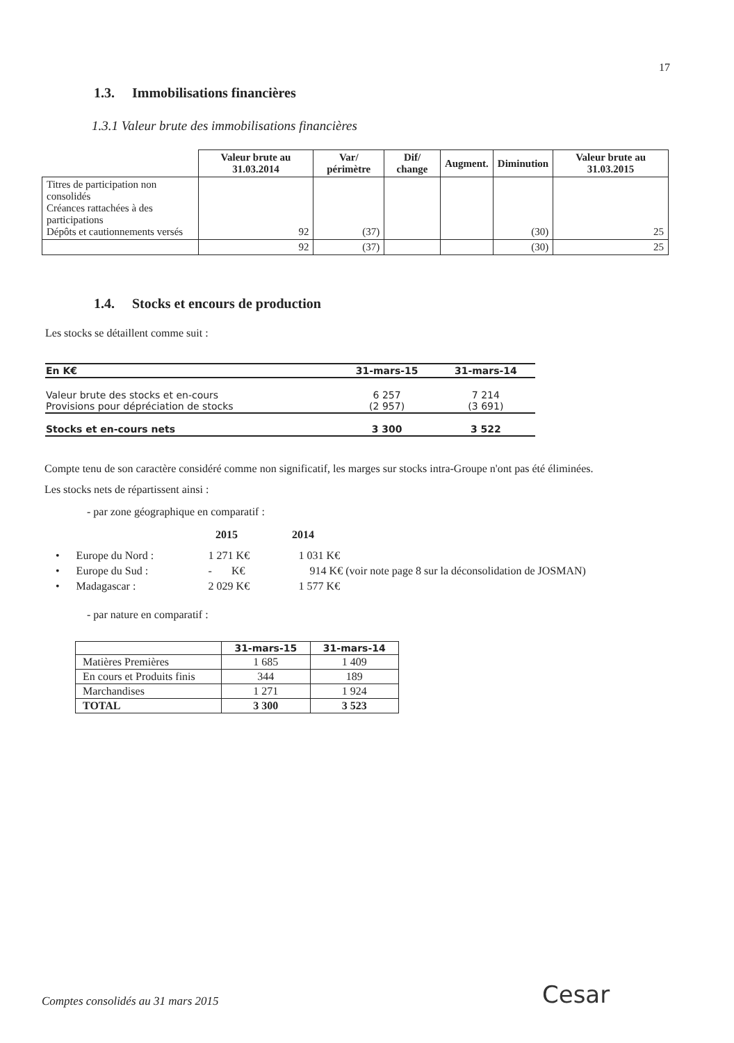17
1.3. Immobilisations financières
1.3.1 Valeur brute des immobilisations financières
| | Valeur brute au 31.03.2014 | Var/ périmètre | Dif/ change | Augment. | Diminution | Valeur brute au 31.03.2015 |
| --- | --- | --- | --- | --- | --- | --- |
| Titres de participation non consolidés Créances rattachées à des participations Dépôts et cautionnements versés | 92 | (37) | | | (30) | 25 |
| | 92 | (37) | | | (30) | 25 |
1.4. Stocks et encours de production
Les stocks se détaillent comme suit :
| En K€ | 31-mars-15 | 31-mars-14 |
| Valeur brute des stocks et en-cours Provisions pour dépréciation de stocks | 6 257 (2 957) | 7 214 (3 691) |
| Stocks et en-cours nets | 3 300 | 3 522 |
Compte tenu de son caractère considéré comme non significatif, les marges sur stocks intra-Groupe n'ont pas été éliminées.
Les stocks nets de répartissent ainsi :
- par zone géographique en comparatif :
2015 2014
• Europe du Nord : 1 271 K€ 1 031 K€
• Europe du Sud : - K€ 914 K€ (voir note page 8 sur la déconsolidation de JOSMAN)
• Madagascar : 2 029 K€ 1 577 K€
- par nature en comparatif :
| | 31-mars-15 | 31-mars-14 |
| Matières Premières | 1 685 | 1 409 |
| En cours et Produits finis | 344 | 189 |
| Marchandises | 1 271 | 1 924 |
| TOTAL | 3 300 | 3 523 |
Comptes consolidés au 31 mars 2015
Cesar